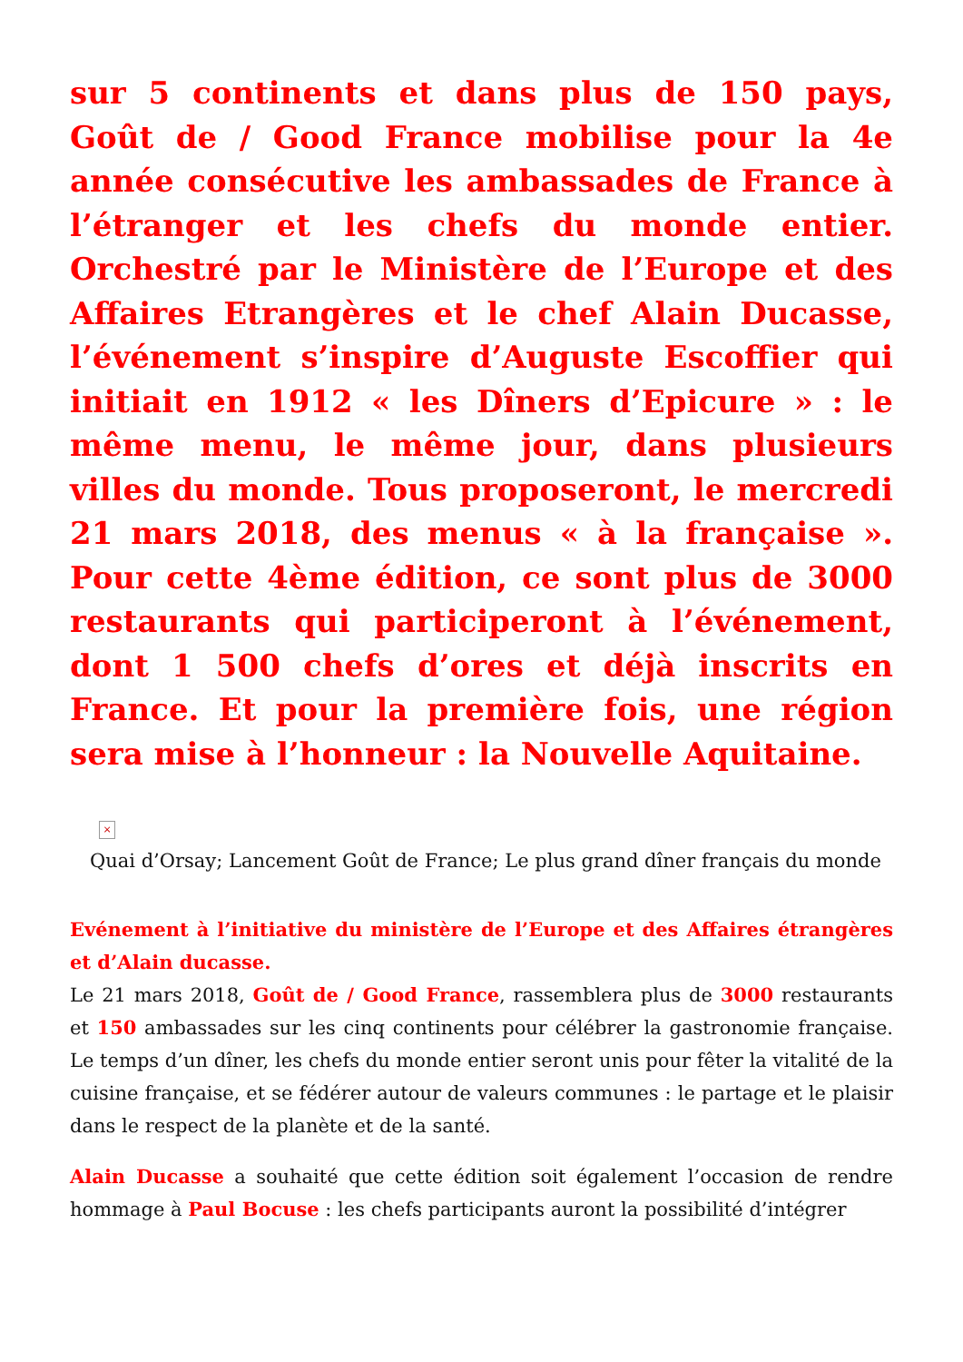sur 5 continents et dans plus de 150 pays, Goût de / Good France mobilise pour la 4e année consécutive les ambassades de France à l’étranger et les chefs du monde entier. Orchestré par le Ministère de l’Europe et des Affaires Etrangères et le chef Alain Ducasse, l’événement s’inspire d’Auguste Escoffier qui initiait en 1912 « les Dîners d’Epicure » : le même menu, le même jour, dans plusieurs villes du monde. Tous proposeront, le mercredi 21 mars 2018, des menus « à la française ». Pour cette 4ème édition, ce sont plus de 3000 restaurants qui participeront à l’événement, dont 1 500 chefs d’ores et déjà inscrits en France. Et pour la première fois, une région sera mise à l’honneur : la Nouvelle Aquitaine.
×
Quai d’Orsay; Lancement Goût de France; Le plus grand dîner français du monde
Evénement à l’initiative du ministère de l’Europe et des Affaires étrangères et d’Alain ducasse.
Le 21 mars 2018, Goût de / Good France, rassemblera plus de 3000 restaurants et 150 ambassades sur les cinq continents pour célébrer la gastronomie française. Le temps d’un dîner, les chefs du monde entier seront unis pour fêter la vitalité de la cuisine française, et se fédérer autour de valeurs communes : le partage et le plaisir dans le respect de la planète et de la santé.
Alain Ducasse a souhaité que cette édition soit également l’occasion de rendre hommage à Paul Bocuse : les chefs participants auront la possibilité d’intégrer